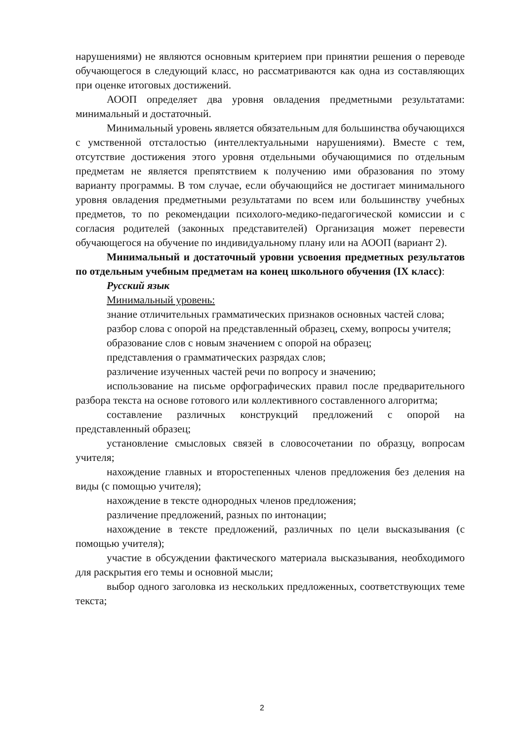нарушениями) не являются основным критерием при принятии решения о переводе обучающегося в следующий класс, но рассматриваются как одна из составляющих при оценке итоговых достижений.
АООП определяет два уровня овладения предметными результатами: минимальный и достаточный.
Минимальный уровень является обязательным для большинства обучающихся с умственной отсталостью (интеллектуальными нарушениями). Вместе с тем, отсутствие достижения этого уровня отдельными обучающимися по отдельным предметам не является препятствием к получению ими образования по этому варианту программы. В том случае, если обучающийся не достигает минимального уровня овладения предметными результатами по всем или большинству учебных предметов, то по рекомендации психолого-медико-педагогической комиссии и с согласия родителей (законных представителей) Организация может перевести обучающегося на обучение по индивидуальному плану или на АООП (вариант 2).
Минимальный и достаточный уровни усвоения предметных результатов по отдельным учебным предметам на конец школьного обучения (IX класс):
Русский язык
Минимальный уровень:
знание отличительных грамматических признаков основных частей слова;
разбор слова с опорой на представленный образец, схему, вопросы учителя;
образование слов с новым значением с опорой на образец;
представления о грамматических разрядах слов;
различение изученных частей речи по вопросу и значению;
использование на письме орфографических правил после предварительного разбора текста на основе готового или коллективного составленного алгоритма;
составление различных конструкций предложений с опорой на представленный образец;
установление смысловых связей в словосочетании по образцу, вопросам учителя;
нахождение главных и второстепенных членов предложения без деления на виды (с помощью учителя);
нахождение в тексте однородных членов предложения;
различение предложений, разных по интонации;
нахождение в тексте предложений, различных по цели высказывания (с помощью учителя);
участие в обсуждении фактического материала высказывания, необходимого для раскрытия его темы и основной мысли;
выбор одного заголовка из нескольких предложенных, соответствующих теме текста;
2